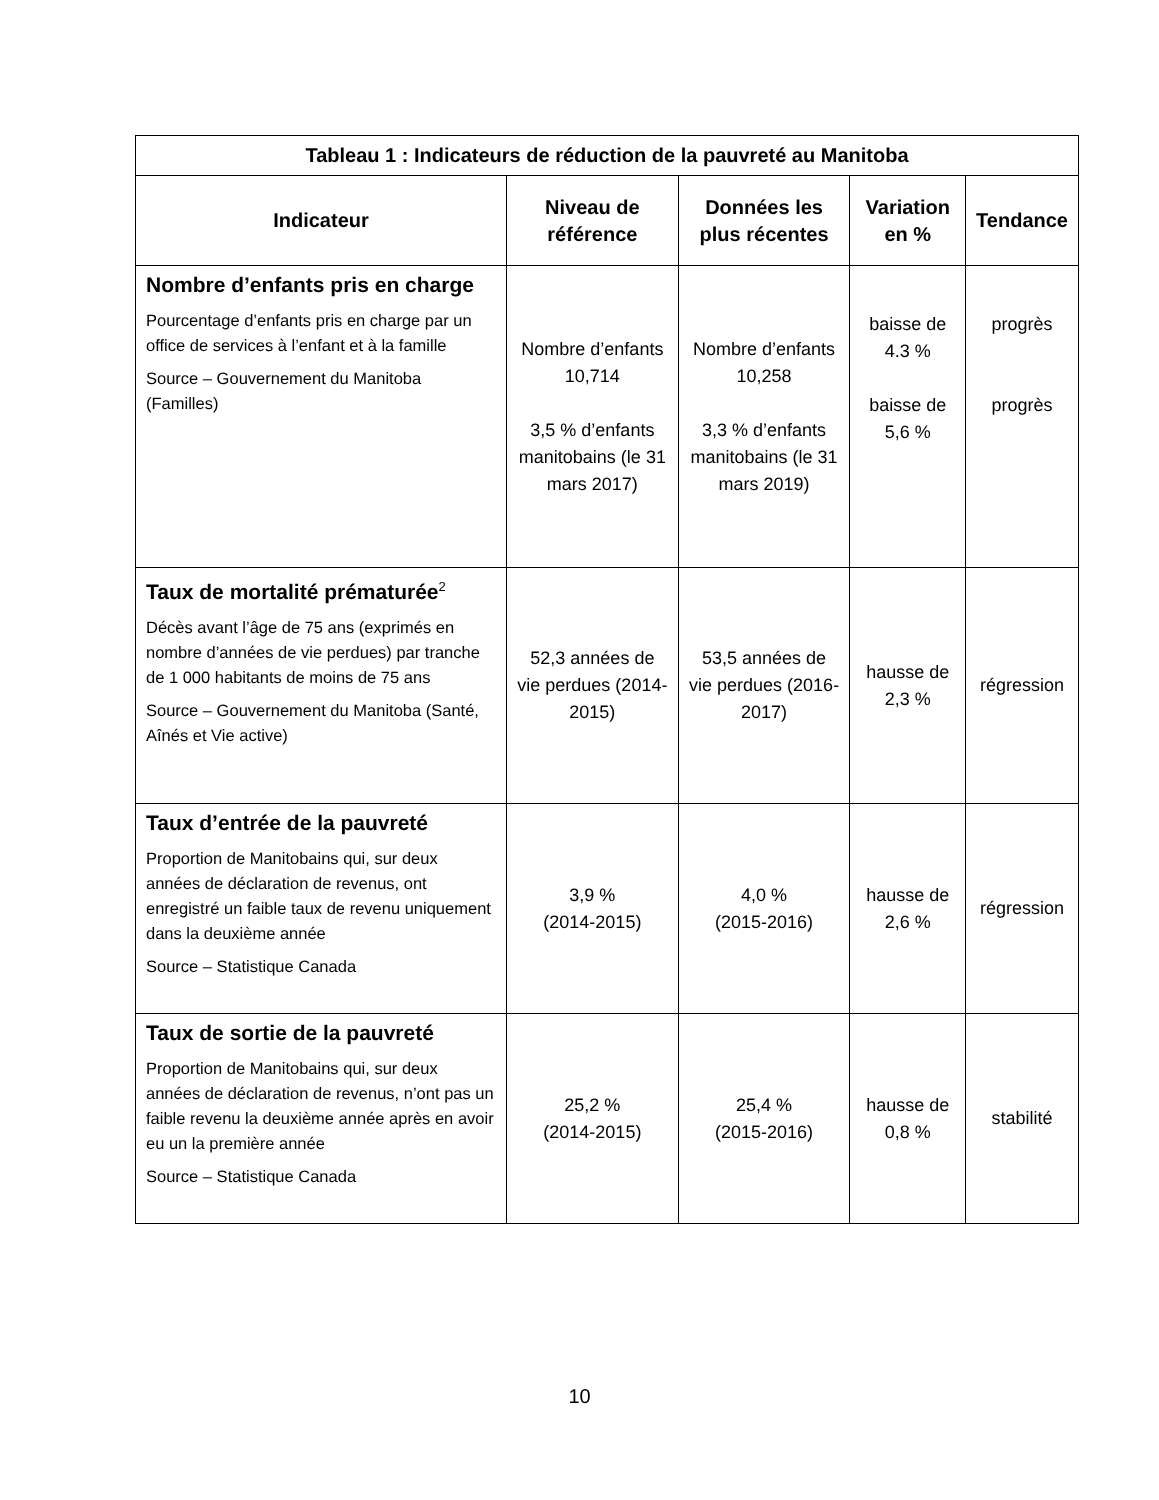| Tableau 1 : Indicateurs de réduction de la pauvreté au Manitoba | | | | |
| --- | --- | --- | --- | --- |
| Indicateur | Niveau de référence | Données les plus récentes | Variation en % | Tendance |
| Nombre d’enfants pris en charge Pourcentage d’enfants pris en charge par un office de services à l’enfant et à la famille Source – Gouvernement du Manitoba (Familles) | Nombre d’enfants 10,714 3,5 % d’enfants manitobains (le 31 mars 2017) | Nombre d’enfants 10,258 3,3 % d’enfants manitobains (le 31 mars 2019) | baisse de 4.3 % baisse de 5,6 % | progrès progrès |
| Taux de mortalité prématurée<sup>2</sup> Décès avant l’âge de 75 ans (exprimés en nombre d’années de vie perdues) par tranche de 1 000 habitants de moins de 75 ans Source – Gouvernement du Manitoba (Santé, Aînés et Vie active) | 52,3 années de vie perdues (2014-2015) | 53,5 années de vie perdues (2016-2017) | hausse de 2,3 % | régression |
| Taux d’entrée de la pauvreté Proportion de Manitobains qui, sur deux années de déclaration de revenus, ont enregistré un faible taux de revenu uniquement dans la deuxième année Source – Statistique Canada | 3,9 % (2014-2015) | 4,0 % (2015-2016) | hausse de 2,6 % | régression |
| Taux de sortie de la pauvreté Proportion de Manitobains qui, sur deux années de déclaration de revenus, n’ont pas un faible revenu la deuxième année après en avoir eu un la première année Source – Statistique Canada | 25,2 % (2014-2015) | 25,4 % (2015-2016) | hausse de 0,8 % | stabilité |
10